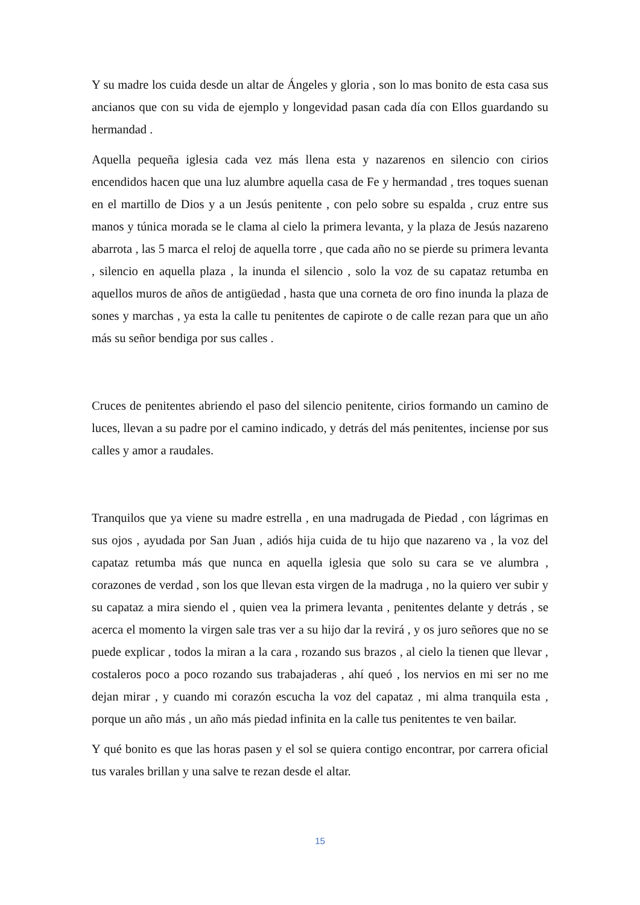Y su madre los cuida desde un altar de Ángeles y gloria , son lo mas bonito de esta casa sus ancianos que con su vida de ejemplo y longevidad pasan cada día con Ellos guardando su hermandad .
Aquella pequeña iglesia cada vez más llena esta y nazarenos en silencio con cirios encendidos hacen que una luz alumbre aquella casa de Fe y hermandad , tres toques suenan en el martillo de Dios y a un Jesús penitente , con pelo sobre su espalda , cruz entre sus manos y túnica morada se le clama al cielo la primera levanta, y la plaza de Jesús nazareno abarrota , las 5 marca el reloj de aquella torre , que cada año no se pierde su primera levanta , silencio en aquella plaza , la inunda el silencio , solo la voz de su capataz retumba en aquellos muros de años de antigüedad , hasta que una corneta de oro fino inunda la plaza de sones y marchas , ya esta la calle tu penitentes de capirote o de calle rezan para que un año más su señor bendiga por sus calles .
Cruces de penitentes abriendo el paso del silencio penitente, cirios formando un camino de luces, llevan a su padre por el camino indicado, y detrás del más penitentes, inciense por sus calles y amor a raudales.
Tranquilos que ya viene su madre estrella , en una madrugada de Piedad , con lágrimas en sus ojos , ayudada por San Juan , adiós hija cuida de tu hijo que nazareno va , la voz del capataz retumba más que nunca en aquella iglesia que solo su cara se ve alumbra , corazones de verdad , son los que llevan esta virgen de la madruga , no la quiero ver subir y su capataz a mira siendo el , quien vea la primera levanta , penitentes delante y detrás , se acerca el momento la virgen sale tras ver a su hijo dar la revirá , y os juro señores que no se puede explicar , todos la miran a la cara , rozando sus brazos , al cielo la tienen que llevar , costaleros poco a poco rozando sus trabajaderas , ahí queó , los nervios en mi ser no me dejan mirar , y cuando mi corazón escucha la voz del capataz , mi alma tranquila esta , porque un año más , un año más piedad infinita en la calle tus penitentes te ven bailar.
Y qué bonito es que las horas pasen y el sol se quiera contigo encontrar, por carrera oficial tus varales brillan y una salve te rezan desde el altar.
15